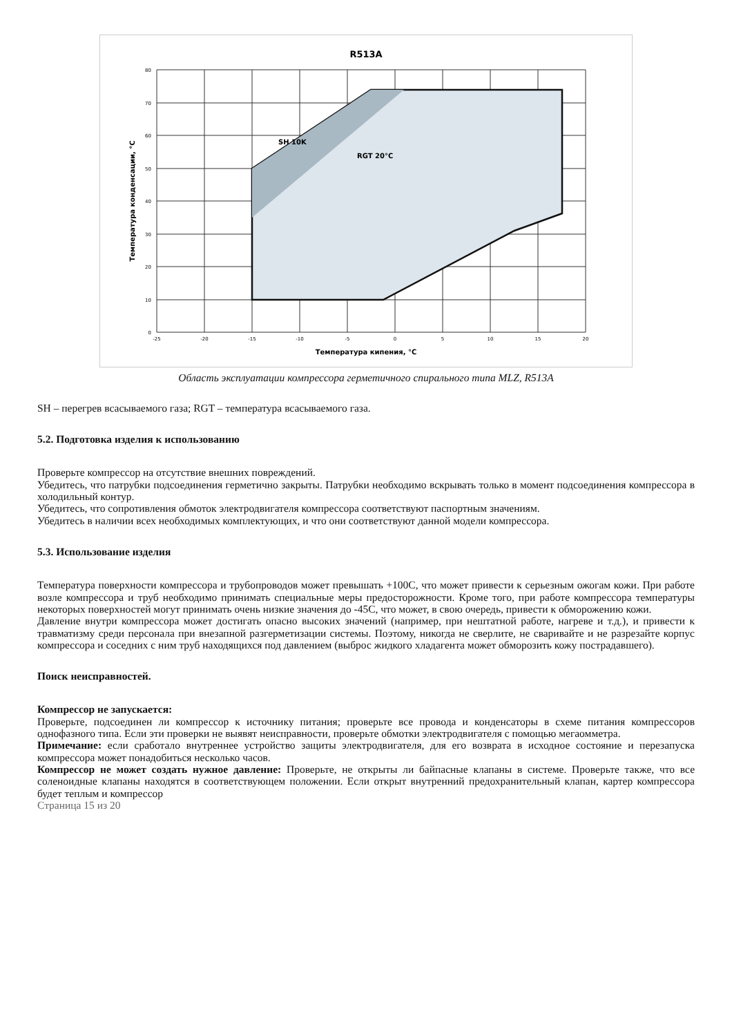R513A
SH 10K
RGT 20°C
Температура кипения, °С
Температура конденсации, °С
-25
-20
-15
-10
-5
0
5
10
15
20
80
70
60
50
40
30
20
10
0
Область эксплуатации компрессора герметичного спирального типа MLZ, R513A
SH – перегрев всасываемого газа; RGT – температура всасываемого газа.
5.2. Подготовка изделия к использованию
Проверьте компрессор на отсутствие внешних повреждений.
Убедитесь, что патрубки подсоединения герметично закрыты. Патрубки необходимо вскрывать только в момент подсоединения компрессора в холодильный контур.
Убедитесь, что сопротивления обмоток электродвигателя компрессора соответствуют паспортным значениям.
Убедитесь в наличии всех необходимых комплектующих, и что они соответствуют данной модели компрессора.
5.3. Использование изделия
Температура поверхности компрессора и трубопроводов может превышать +100С, что может привести к серьезным ожогам кожи. При работе возле компрессора и труб необходимо принимать специальные меры предосторожности. Кроме того, при работе компрессора температуры некоторых поверхностей могут принимать очень низкие значения до -45С, что может, в свою очередь, привести к обморожению кожи.
Давление внутри компрессора может достигать опасно высоких значений (например, при нештатной работе, нагреве и т.д.), и привести к травматизму среди персонала при внезапной разгерметизации системы. Поэтому, никогда не сверлите, не сваривайте и не разрезайте корпус компрессора и соседних с ним труб находящихся под давлением (выброс жидкого хладагента может обморозить кожу пострадавшего).
Поиск неисправностей.
Компрессор не запускается:
Проверьте, подсоединен ли компрессор к источнику питания; проверьте все провода и конденсаторы в схеме питания компрессоров однофазного типа. Если эти проверки не выявят неисправности, проверьте обмотки электродвигателя с помощью мегаомметра.
Примечание: если сработало внутреннее устройство защиты электродвигателя, для его возврата в исходное состояние и перезапуска компрессора может понадобиться несколько часов.
Компрессор не может создать нужное давление: Проверьте, не открыты ли байпасные клапаны в системе. Проверьте также, что все соленоидные клапаны находятся в соответствующем положении. Если открыт внутренний предохранительный клапан, картер компрессора будет теплым и компрессор
Страница 15 из 20